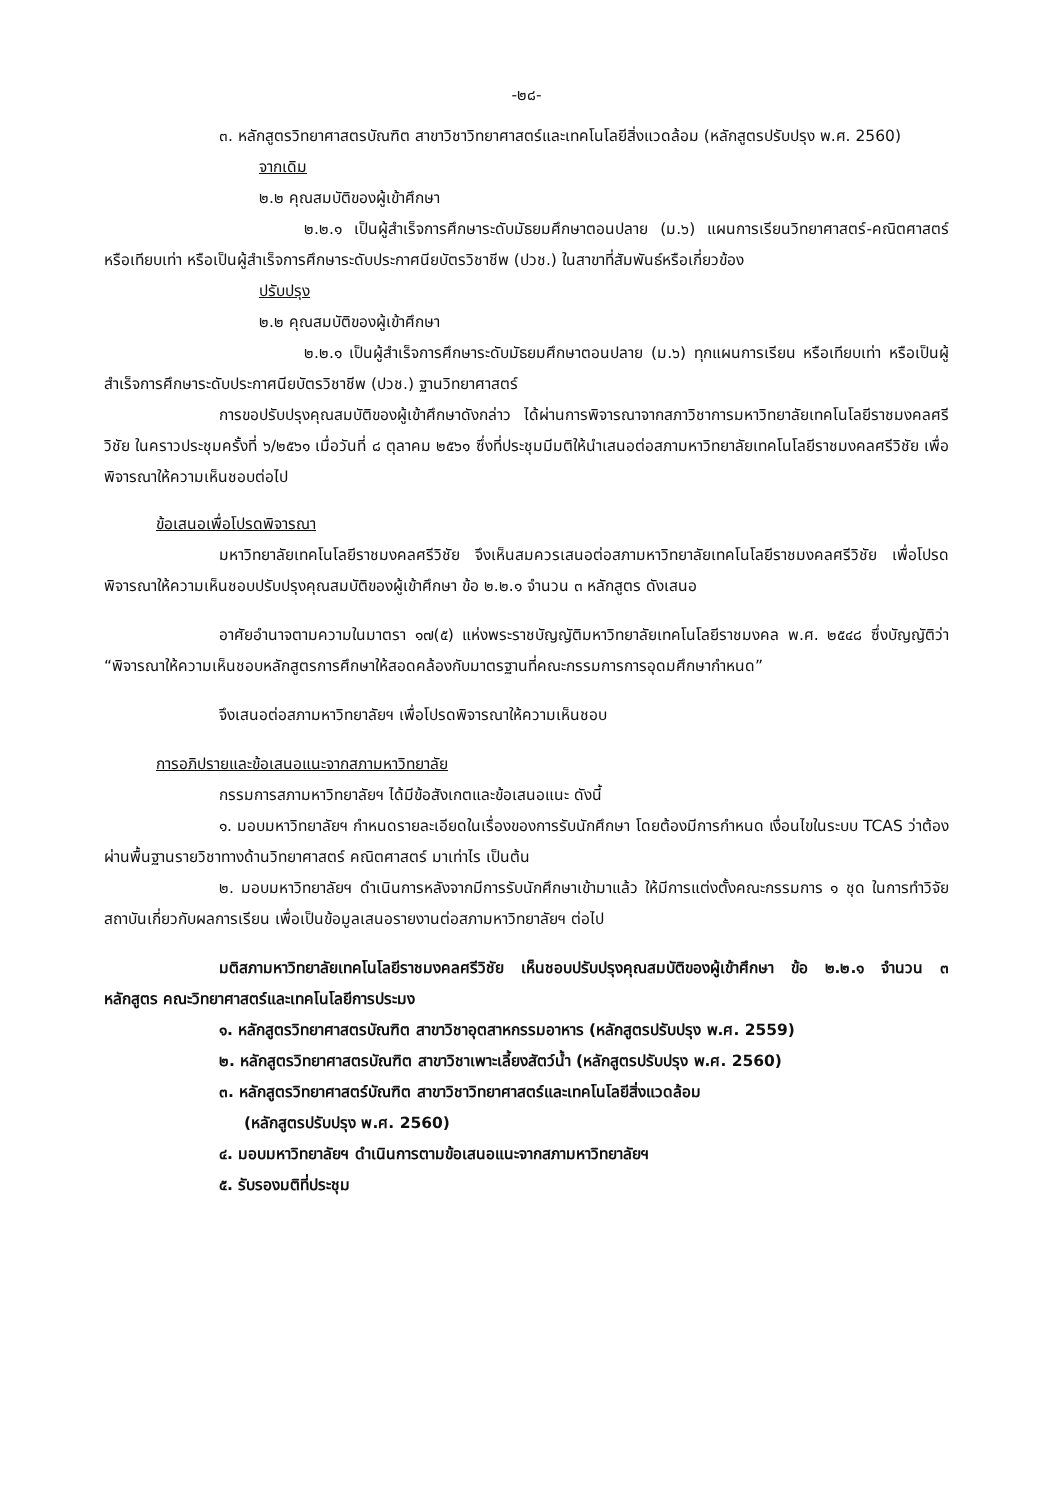-๒๘-
๓. หลักสูตรวิทยาศาสตรบัณฑิต สาขาวิชาวิทยาศาสตร์และเทคโนโลยีสิ่งแวดล้อม (หลักสูตรปรับปรุง พ.ศ. 2560)
จากเดิม
๒.๒ คุณสมบัติของผู้เข้าศึกษา
๒.๒.๑ เป็นผู้สำเร็จการศึกษาระดับมัธยมศึกษาตอนปลาย (ม.๖) แผนการเรียนวิทยาศาสตร์-คณิตศาสตร์ หรือเทียบเท่า หรือเป็นผู้สำเร็จการศึกษาระดับประกาศนียบัตรวิชาชีพ (ปวช.) ในสาขาที่สัมพันธ์หรือเกี่ยวข้อง
ปรับปรุง
๒.๒ คุณสมบัติของผู้เข้าศึกษา
๒.๒.๑ เป็นผู้สำเร็จการศึกษาระดับมัธยมศึกษาตอนปลาย (ม.๖) ทุกแผนการเรียน หรือเทียบเท่า หรือเป็นผู้สำเร็จการศึกษาระดับประกาศนียบัตรวิชาชีพ (ปวช.) ฐานวิทยาศาสตร์
การขอปรับปรุงคุณสมบัติของผู้เข้าศึกษาดังกล่าว ได้ผ่านการพิจารณาจากสภาวิชาการมหาวิทยาลัยเทคโนโลยีราชมงคลศรีวิชัย ในคราวประชุมครั้งที่ ๖/๒๕๖๑ เมื่อวันที่ ๘ ตุลาคม ๒๕๖๑ ซึ่งที่ประชุมมีมติให้นำเสนอต่อสภามหาวิทยาลัยเทคโนโลยีราชมงคลศรีวิชัย เพื่อพิจารณาให้ความเห็นชอบต่อไป
ข้อเสนอเพื่อโปรดพิจารณา
มหาวิทยาลัยเทคโนโลยีราชมงคลศรีวิชัย จึงเห็นสมควรเสนอต่อสภามหาวิทยาลัยเทคโนโลยีราชมงคลศรีวิชัย เพื่อโปรดพิจารณาให้ความเห็นชอบปรับปรุงคุณสมบัติของผู้เข้าศึกษา ข้อ ๒.๒.๑ จำนวน ๓ หลักสูตร ดังเสนอ
อาศัยอำนาจตามความในมาตรา ๑๗(๕) แห่งพระราชบัญญัติมหาวิทยาลัยเทคโนโลยีราชมงคล พ.ศ. ๒๕๔๘ ซึ่งบัญญัติว่า “พิจารณาให้ความเห็นชอบหลักสูตรการศึกษาให้สอดคล้องกับมาตรฐานที่คณะกรรมการการอุดมศึกษากำหนด”
จึงเสนอต่อสภามหาวิทยาลัยฯ เพื่อโปรดพิจารณาให้ความเห็นชอบ
การอภิปรายและข้อเสนอแนะจากสภามหาวิทยาลัย
กรรมการสภามหาวิทยาลัยฯ ได้มีข้อสังเกตและข้อเสนอแนะ ดังนี้
๑. มอบมหาวิทยาลัยฯ กำหนดรายละเอียดในเรื่องของการรับนักศึกษา โดยต้องมีการกำหนด เงื่อนไขในระบบ TCAS ว่าต้องผ่านพื้นฐานรายวิชาทางด้านวิทยาศาสตร์ คณิตศาสตร์ มาเท่าไร เป็นต้น
๒. มอบมหาวิทยาลัยฯ ดำเนินการหลังจากมีการรับนักศึกษาเข้ามาแล้ว ให้มีการแต่งตั้งคณะกรรมการ ๑ ชุด ในการทำวิจัยสถาบันเกี่ยวกับผลการเรียน เพื่อเป็นข้อมูลเสนอรายงานต่อสภามหาวิทยาลัยฯ ต่อไป
มติสภามหาวิทยาลัยเทคโนโลยีราชมงคลศรีวิชัย เห็นชอบปรับปรุงคุณสมบัติของผู้เข้าศึกษา ข้อ ๒.๒.๑ จำนวน ๓ หลักสูตร คณะวิทยาศาสตร์และเทคโนโลยีการประมง
๑. หลักสูตรวิทยาศาสตรบัณฑิต สาขาวิชาอุตสาหกรรมอาหาร (หลักสูตรปรับปรุง พ.ศ. 2559)
๒. หลักสูตรวิทยาศาสตรบัณฑิต สาขาวิชาเพาะเลี้ยงสัตว์น้ำ (หลักสูตรปรับปรุง พ.ศ. 2560)
๓. หลักสูตรวิทยาศาสตร์บัณฑิต สาขาวิชาวิทยาศาสตร์และเทคโนโลยีสิ่งแวดล้อม
(หลักสูตรปรับปรุง พ.ศ. 2560)
๔. มอบมหาวิทยาลัยฯ ดำเนินการตามข้อเสนอแนะจากสภามหาวิทยาลัยฯ
๕. รับรองมติที่ประชุม